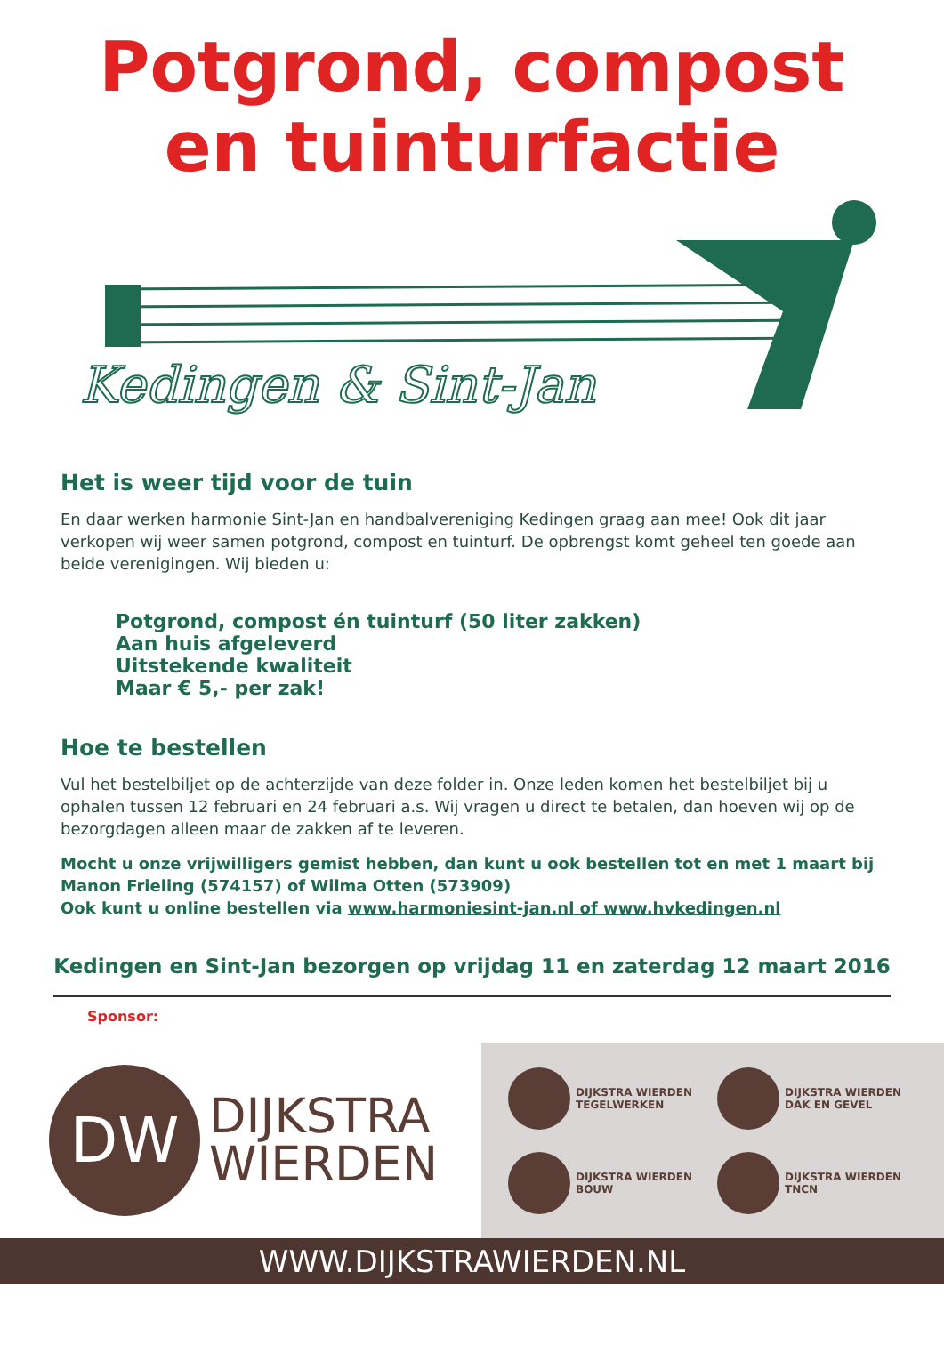Potgrond, compost
en tuinturfactie
Kedingen & Sint-Jan
Het is weer tijd voor de tuin
En daar werken harmonie Sint-Jan en handbalvereniging Kedingen graag aan mee! Ook dit jaar verkopen wij weer samen potgrond, compost en tuinturf. De opbrengst komt geheel ten goede aan beide verenigingen. Wij bieden u:
Potgrond, compost én tuinturf (50 liter zakken)
Aan huis afgeleverd
Uitstekende kwaliteit
Maar € 5,- per zak!
Hoe te bestellen
Vul het bestelbiljet op de achterzijde van deze folder in. Onze leden komen het bestelbiljet bij u ophalen tussen 12 februari en 24 februari a.s. Wij vragen u direct te betalen, dan hoeven wij op de bezorgdagen alleen maar de zakken af te leveren.
Mocht u onze vrijwilligers gemist hebben, dan kunt u ook bestellen tot en met 1 maart bij Manon Frieling (574157) of Wilma Otten (573909)
Ook kunt u online bestellen via www.harmoniesint-jan.nl of www.hvkedingen.nl
Kedingen en Sint-Jan bezorgen op vrijdag 11 en zaterdag 12 maart 2016
Sponsor:
DW
DIJKSTRA
WIERDEN
DIJKSTRA WIERDEN
TEGELWERKEN
DIJKSTRA WIERDEN
DAK EN GEVEL
DIJKSTRA WIERDEN
BOUW
DIJKSTRA WIERDEN
TNCN
WWW.DIJKSTRAWIERDEN.NL